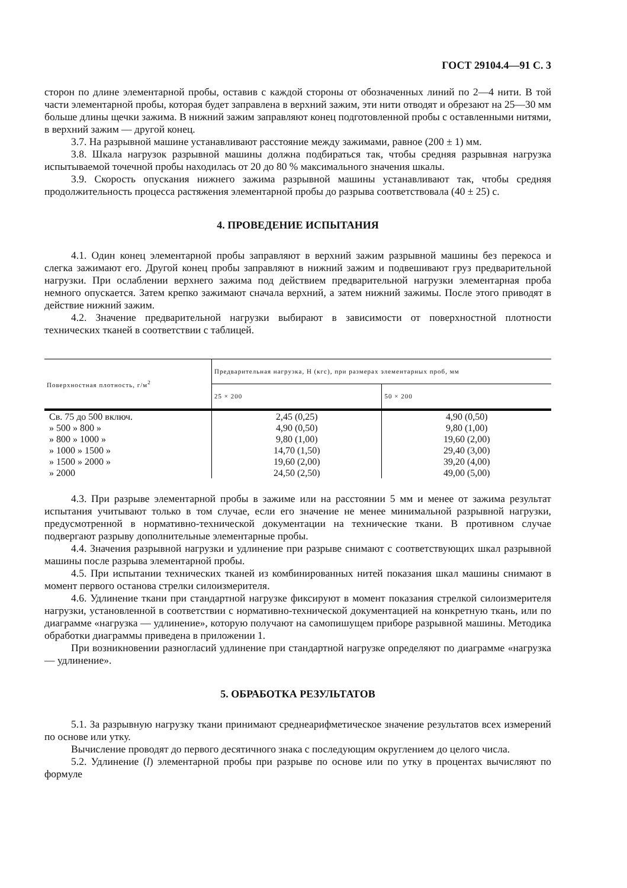ГОСТ 29104.4—91 С. 3
сторон по длине элементарной пробы, оставив с каждой стороны от обозначенных линий по 2—4 нити. В той части элементарной пробы, которая будет заправлена в верхний зажим, эти нити отводят и обрезают на 25—30 мм больше длины щечки зажима. В нижний зажим заправляют конец подготовленной пробы с оставленными нитями, в верхний зажим — другой конец.
3.7. На разрывной машине устанавливают расстояние между зажимами, равное (200 ± 1) мм.
3.8. Шкала нагрузок разрывной машины должна подбираться так, чтобы средняя разрывная нагрузка испытываемой точечной пробы находилась от 20 до 80 % максимального значения шкалы.
3.9. Скорость опускания нижнего зажима разрывной машины устанавливают так, чтобы средняя продолжительность процесса растяжения элементарной пробы до разрыва соответствовала (40 ± 25) с.
4. ПРОВЕДЕНИЕ ИСПЫТАНИЯ
4.1. Один конец элементарной пробы заправляют в верхний зажим разрывной машины без перекоса и слегка зажимают его. Другой конец пробы заправляют в нижний зажим и подвешивают груз предварительной нагрузки. При ослаблении верхнего зажима под действием предварительной нагрузки элементарная проба немного опускается. Затем крепко зажимают сначала верхний, а затем нижний зажимы. После этого приводят в действие нижний зажим.
4.2. Значение предварительной нагрузки выбирают в зависимости от поверхностной плотности технических тканей в соответствии с таблицей.
| Поверхностная плотность, г/м<sup>2</sup> | Предварительная нагрузка, Н (кгс), при размерах элементарных проб, мм | |
| --- | --- | --- |
| | 25 × 200 | 50 × 200 |
| Св. 75 до 500 включ. | 2,45 (0,25) | 4,90 (0,50) |
| » 500 » 800 » | 4,90 (0,50) | 9,80 (1,00) |
| » 800 » 1000 » | 9,80 (1,00) | 19,60 (2,00) |
| » 1000 » 1500 » | 14,70 (1,50) | 29,40 (3,00) |
| » 1500 » 2000 » | 19,60 (2,00) | 39,20 (4,00) |
| » 2000 | 24,50 (2,50) | 49,00 (5,00) |
4.3. При разрыве элементарной пробы в зажиме или на расстоянии 5 мм и менее от зажима результат испытания учитывают только в том случае, если его значение не менее минимальной разрывной нагрузки, предусмотренной в нормативно-технической документации на технические ткани. В противном случае подвергают разрыву дополнительные элементарные пробы.
4.4. Значения разрывной нагрузки и удлинение при разрыве снимают с соответствующих шкал разрывной машины после разрыва элементарной пробы.
4.5. При испытании технических тканей из комбинированных нитей показания шкал машины снимают в момент первого останова стрелки силоизмерителя.
4.6. Удлинение ткани при стандартной нагрузке фиксируют в момент показания стрелкой силоизмерителя нагрузки, установленной в соответствии с нормативно-технической документацией на конкретную ткань, или по диаграмме «нагрузка — удлинение», которую получают на самопишущем приборе разрывной машины. Методика обработки диаграммы приведена в приложении 1.
При возникновении разногласий удлинение при стандартной нагрузке определяют по диаграмме «нагрузка — удлинение».
5. ОБРАБОТКА РЕЗУЛЬТАТОВ
5.1. За разрывную нагрузку ткани принимают среднеарифметическое значение результатов всех измерений по основе или утку.
Вычисление проводят до первого десятичного знака с последующим округлением до целого числа.
5.2. Удлинение (l) элементарной пробы при разрыве по основе или по утку в процентах вычисляют по формуле